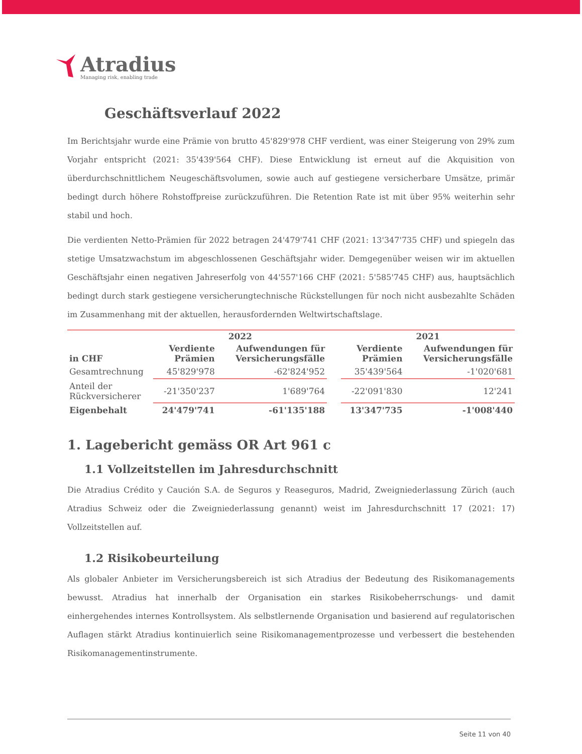Atradius
Managing risk, enabling trade
Geschäftsverlauf 2022
Im Berichtsjahr wurde eine Prämie von brutto 45'829'978 CHF verdient, was einer Steigerung von 29% zum Vorjahr entspricht (2021: 35'439'564 CHF). Diese Entwicklung ist erneut auf die Akquisition von überdurchschnittlichem Neugeschäftsvolumen, sowie auch auf gestiegene versicherbare Umsätze, primär bedingt durch höhere Rohstoffpreise zurückzuführen. Die Retention Rate ist mit über 95% weiterhin sehr stabil und hoch.
Die verdienten Netto-Prämien für 2022 betragen 24'479'741 CHF (2021: 13'347'735 CHF) und spiegeln das stetige Umsatzwachstum im abgeschlossenen Geschäftsjahr wider. Demgegenüber weisen wir im aktuellen Geschäftsjahr einen negativen Jahreserfolg von 44'557'166 CHF (2021: 5'585'745 CHF) aus, hauptsächlich bedingt durch stark gestiegene versicherungtechnische Rückstellungen für noch nicht ausbezahlte Schäden im Zusammenhang mit der aktuellen, herausfordernden Weltwirtschaftslage.
| | 2022 | | | 2021 | |
| --- | --- | --- | --- | --- | --- |
| in CHF | Verdiente Prämien | Aufwendungen für Versicherungsfälle | | Verdiente Prämien | Aufwendungen für Versicherungsfälle |
| Gesamtrechnung | 45'829'978 | -62'824'952 | | 35'439'564 | -1'020'681 |
| Anteil der Rückversicherer | -21'350'237 | 1'689'764 | | -22'091'830 | 12'241 |
| Eigenbehalt | 24'479'741 | -61'135'188 | | 13'347'735 | -1'008'440 |
1. Lagebericht gemäss OR Art 961 c
1.1 Vollzeitstellen im Jahresdurchschnitt
Die Atradius Crédito y Caución S.A. de Seguros y Reaseguros, Madrid, Zweigniederlassung Zürich (auch Atradius Schweiz oder die Zweigniederlassung genannt) weist im Jahresdurchschnitt 17 (2021: 17) Vollzeitstellen auf.
1.2 Risikobeurteilung
Als globaler Anbieter im Versicherungsbereich ist sich Atradius der Bedeutung des Risikomanagements bewusst. Atradius hat innerhalb der Organisation ein starkes Risikobeherrschungs- und damit einhergehendes internes Kontrollsystem. Als selbstlernende Organisation und basierend auf regulatorischen Auflagen stärkt Atradius kontinuierlich seine Risikomanagementprozesse und verbessert die bestehenden Risikomanagementinstrumente.
Seite 11 von 40